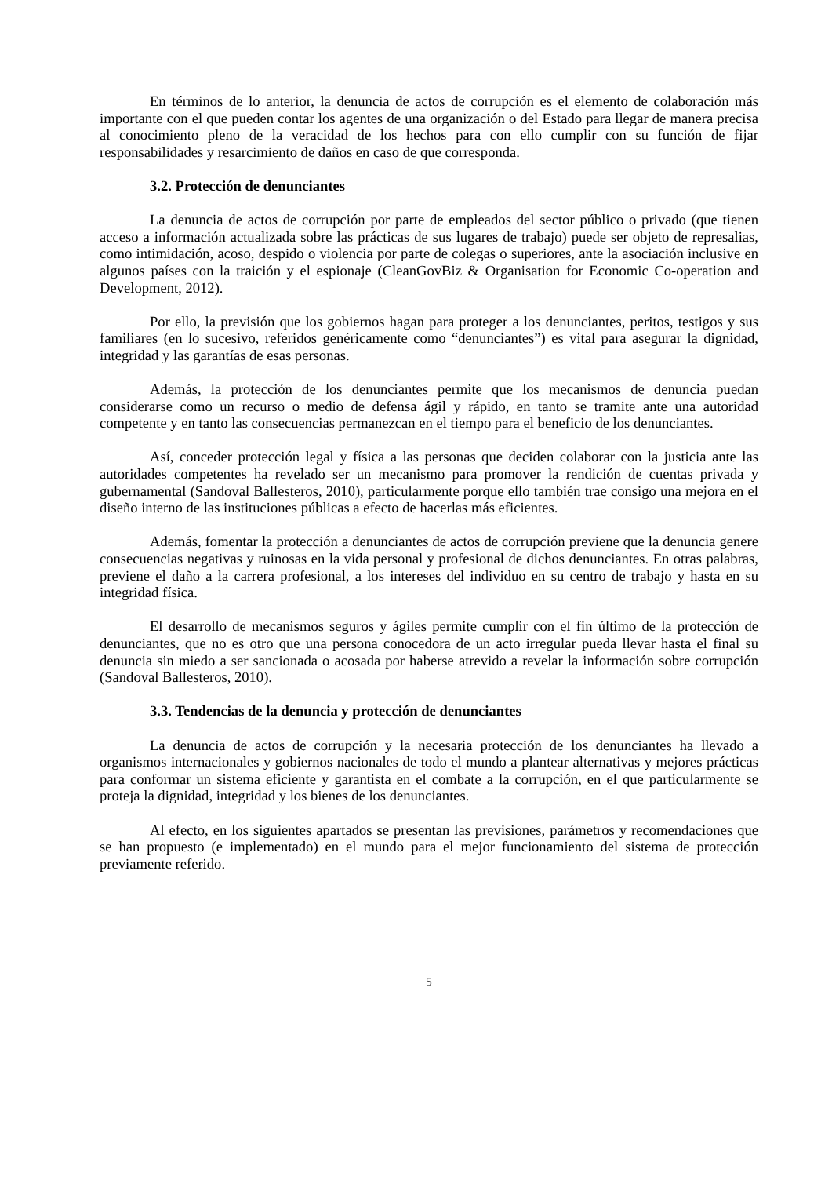En términos de lo anterior, la denuncia de actos de corrupción es el elemento de colaboración más importante con el que pueden contar los agentes de una organización o del Estado para llegar de manera precisa al conocimiento pleno de la veracidad de los hechos para con ello cumplir con su función de fijar responsabilidades y resarcimiento de daños en caso de que corresponda.
3.2. Protección de denunciantes
La denuncia de actos de corrupción por parte de empleados del sector público o privado (que tienen acceso a información actualizada sobre las prácticas de sus lugares de trabajo) puede ser objeto de represalias, como intimidación, acoso, despido o violencia por parte de colegas o superiores, ante la asociación inclusive en algunos países con la traición y el espionaje (CleanGovBiz & Organisation for Economic Co-operation and Development, 2012).
Por ello, la previsión que los gobiernos hagan para proteger a los denunciantes, peritos, testigos y sus familiares (en lo sucesivo, referidos genéricamente como “denunciantes”) es vital para asegurar la dignidad, integridad y las garantías de esas personas.
Además, la protección de los denunciantes permite que los mecanismos de denuncia puedan considerarse como un recurso o medio de defensa ágil y rápido, en tanto se tramite ante una autoridad competente y en tanto las consecuencias permanezcan en el tiempo para el beneficio de los denunciantes.
Así, conceder protección legal y física a las personas que deciden colaborar con la justicia ante las autoridades competentes ha revelado ser un mecanismo para promover la rendición de cuentas privada y gubernamental (Sandoval Ballesteros, 2010), particularmente porque ello también trae consigo una mejora en el diseño interno de las instituciones públicas a efecto de hacerlas más eficientes.
Además, fomentar la protección a denunciantes de actos de corrupción previene que la denuncia genere consecuencias negativas y ruinosas en la vida personal y profesional de dichos denunciantes. En otras palabras, previene el daño a la carrera profesional, a los intereses del individuo en su centro de trabajo y hasta en su integridad física.
El desarrollo de mecanismos seguros y ágiles permite cumplir con el fin último de la protección de denunciantes, que no es otro que una persona conocedora de un acto irregular pueda llevar hasta el final su denuncia sin miedo a ser sancionada o acosada por haberse atrevido a revelar la información sobre corrupción (Sandoval Ballesteros, 2010).
3.3. Tendencias de la denuncia y protección de denunciantes
La denuncia de actos de corrupción y la necesaria protección de los denunciantes ha llevado a organismos internacionales y gobiernos nacionales de todo el mundo a plantear alternativas y mejores prácticas para conformar un sistema eficiente y garantista en el combate a la corrupción, en el que particularmente se proteja la dignidad, integridad y los bienes de los denunciantes.
Al efecto, en los siguientes apartados se presentan las previsiones, parámetros y recomendaciones que se han propuesto (e implementado) en el mundo para el mejor funcionamiento del sistema de protección previamente referido.
5